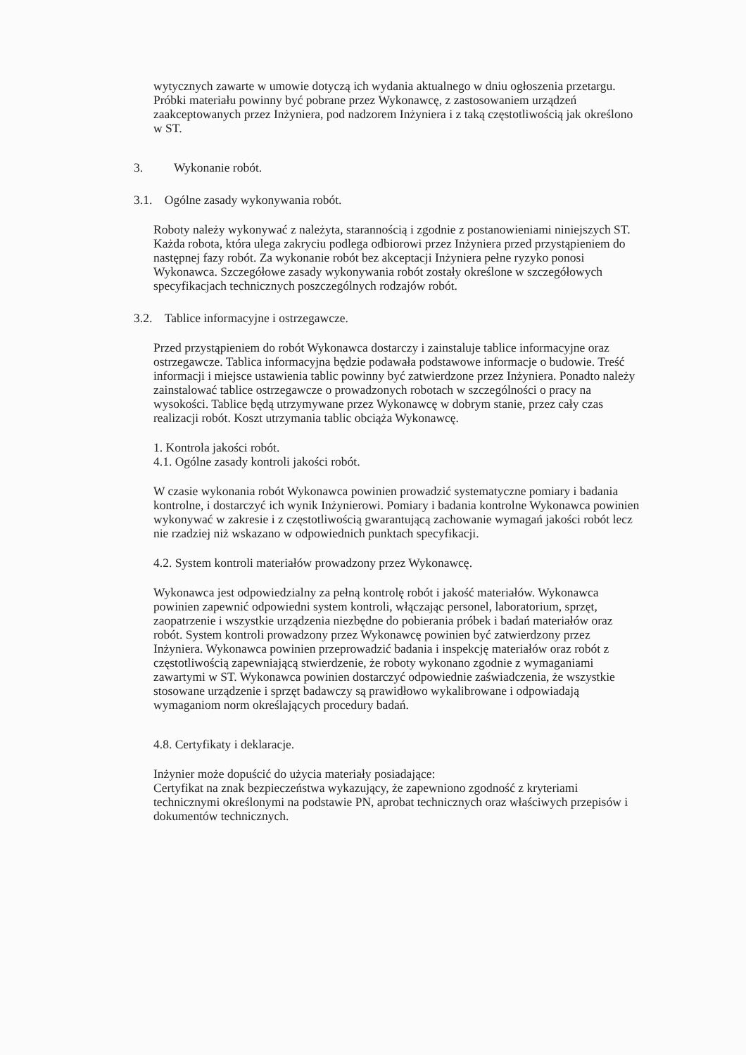wytycznych zawarte w umowie dotyczą ich wydania aktualnego w dniu ogłoszenia przetargu.
Próbki materiału powinny być pobrane przez Wykonawcę, z zastosowaniem urządzeń zaakceptowanych przez Inżyniera, pod nadzorem Inżyniera i z taką częstotliwością jak określono w ST.
3. Wykonanie robót.
3.1. Ogólne zasady wykonywania robót.
Roboty należy wykonywać z należyta, starannością i zgodnie z postanowieniami niniejszych ST. Każda robota, która ulega zakryciu podlega odbiorowi przez Inżyniera przed przystąpieniem do następnej fazy robót. Za wykonanie robót bez akceptacji Inżyniera pełne ryzyko ponosi Wykonawca. Szczegółowe zasady wykonywania robót zostały określone w szczegółowych specyfikacjach technicznych poszczególnych rodzajów robót.
3.2. Tablice informacyjne i ostrzegawcze.
Przed przystąpieniem do robót Wykonawca dostarczy i zainstaluje tablice informacyjne oraz ostrzegawcze. Tablica informacyjna będzie podawała podstawowe informacje o budowie. Treść informacji i miejsce ustawienia tablic powinny być zatwierdzone przez Inżyniera. Ponadto należy zainstalować tablice ostrzegawcze o prowadzonych robotach w szczególności o pracy na wysokości. Tablice będą utrzymywane przez Wykonawcę w dobrym stanie, przez cały czas realizacji robót. Koszt utrzymania tablic obciąża Wykonawcę.
1. Kontrola jakości robót.
4.1. Ogólne zasady kontroli jakości robót.
W czasie wykonania robót Wykonawca powinien prowadzić systematyczne pomiary i badania kontrolne, i dostarczyć ich wynik Inżynierowi. Pomiary i badania kontrolne Wykonawca powinien wykonywać w zakresie i z częstotliwością gwarantującą zachowanie wymagań jakości robót lecz nie rzadziej niż wskazano w odpowiednich punktach specyfikacji.
4.2. System kontroli materiałów prowadzony przez Wykonawcę.
Wykonawca jest odpowiedzialny za pełną kontrolę robót i jakość materiałów. Wykonawca powinien zapewnić odpowiedni system kontroli, włączając personel, laboratorium, sprzęt, zaopatrzenie i wszystkie urządzenia niezbędne do pobierania próbek i badań materiałów oraz robót. System kontroli prowadzony przez Wykonawcę powinien być zatwierdzony przez Inżyniera. Wykonawca powinien przeprowadzić badania i inspekcję materiałów oraz robót z częstotliwością zapewniającą stwierdzenie, że roboty wykonano zgodnie z wymaganiami zawartymi w ST. Wykonawca powinien dostarczyć odpowiednie zaświadczenia, że wszystkie stosowane urządzenie i sprzęt badawczy są prawidłowo wykalibrowane i odpowiadają wymaganiom norm określających procedury badań.
4.8. Certyfikaty i deklaracje.
Inżynier może dopuścić do użycia materiały posiadające:
Certyfikat na znak bezpieczeństwa wykazujący, że zapewniono zgodność z kryteriami technicznymi określonymi na podstawie PN, aprobat technicznych oraz właściwych przepisów i dokumentów technicznych.